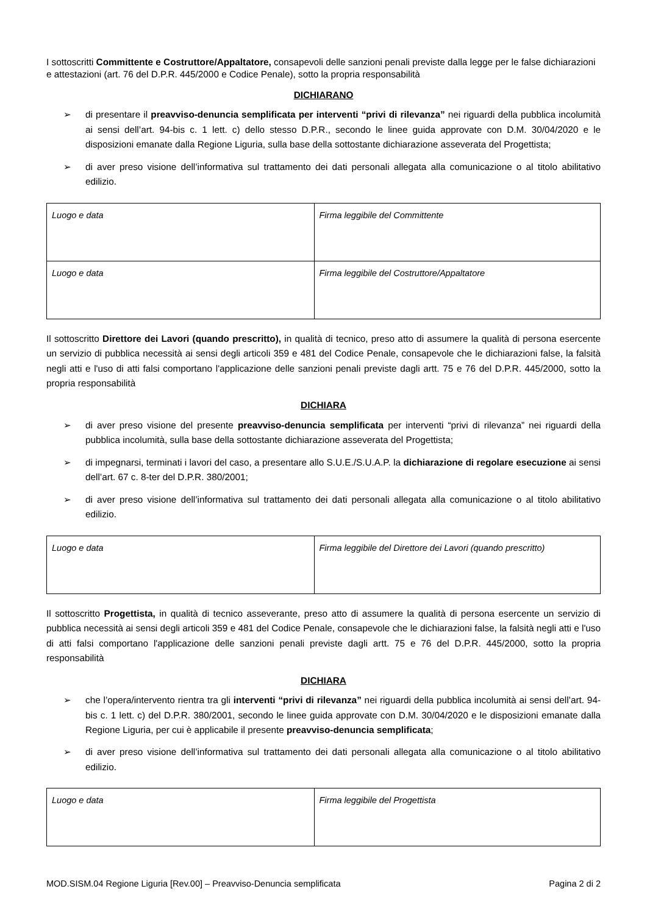I sottoscritti Committente e Costruttore/Appaltatore, consapevoli delle sanzioni penali previste dalla legge per le false dichiarazioni e attestazioni (art. 76 del D.P.R. 445/2000 e Codice Penale), sotto la propria responsabilità
DICHIARANO
➢ di presentare il preavviso-denuncia semplificata per interventi “privi di rilevanza” nei riguardi della pubblica incolumità ai sensi dell’art. 94-bis c. 1 lett. c) dello stesso D.P.R., secondo le linee guida approvate con D.M. 30/04/2020 e le disposizioni emanate dalla Regione Liguria, sulla base della sottostante dichiarazione asseverata del Progettista;
➢ di aver preso visione dell’informativa sul trattamento dei dati personali allegata alla comunicazione o al titolo abilitativo edilizio.
| Luogo e data | Firma leggibile del Committente |
| Luogo e data | Firma leggibile del Costruttore/Appaltatore |
Il sottoscritto Direttore dei Lavori (quando prescritto), in qualità di tecnico, preso atto di assumere la qualità di persona esercente un servizio di pubblica necessità ai sensi degli articoli 359 e 481 del Codice Penale, consapevole che le dichiarazioni false, la falsità negli atti e l'uso di atti falsi comportano l'applicazione delle sanzioni penali previste dagli artt. 75 e 76 del D.P.R. 445/2000, sotto la propria responsabilità
DICHIARA
➢ di aver preso visione del presente preavviso-denuncia semplificata per interventi “privi di rilevanza” nei riguardi della pubblica incolumità, sulla base della sottostante dichiarazione asseverata del Progettista;
➢ di impegnarsi, terminati i lavori del caso, a presentare allo S.U.E./S.U.A.P. la dichiarazione di regolare esecuzione ai sensi dell’art. 67 c. 8-ter del D.P.R. 380/2001;
➢ di aver preso visione dell’informativa sul trattamento dei dati personali allegata alla comunicazione o al titolo abilitativo edilizio.
| Luogo e data | Firma leggibile del Direttore dei Lavori (quando prescritto) |
Il sottoscritto Progettista, in qualità di tecnico asseverante, preso atto di assumere la qualità di persona esercente un servizio di pubblica necessità ai sensi degli articoli 359 e 481 del Codice Penale, consapevole che le dichiarazioni false, la falsità negli atti e l'uso di atti falsi comportano l'applicazione delle sanzioni penali previste dagli artt. 75 e 76 del D.P.R. 445/2000, sotto la propria responsabilità
DICHIARA
➢ che l’opera/intervento rientra tra gli interventi “privi di rilevanza” nei riguardi della pubblica incolumità ai sensi dell’art. 94-bis c. 1 lett. c) del D.P.R. 380/2001, secondo le linee guida approvate con D.M. 30/04/2020 e le disposizioni emanate dalla Regione Liguria, per cui è applicabile il presente preavviso-denuncia semplificata;
➢ di aver preso visione dell’informativa sul trattamento dei dati personali allegata alla comunicazione o al titolo abilitativo edilizio.
| Luogo e data | Firma leggibile del Progettista |
MOD.SISM.04 Regione Liguria [Rev.00] – Preavviso-Denuncia semplificata Pagina 2 di 2